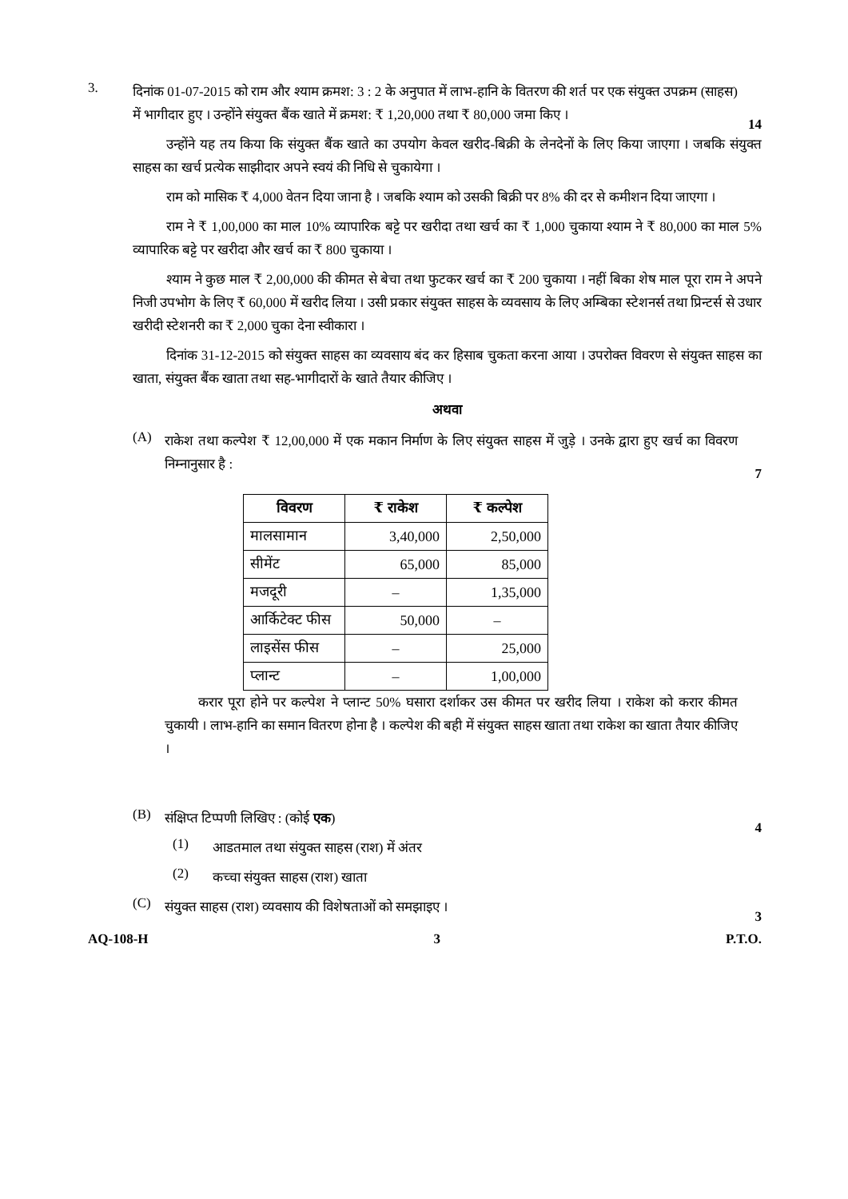3.
दिनांक 01-07-2015 को राम और श्याम क्रमश: 3 : 2 के अनुपात में लाभ-हानि के वितरण की शर्त पर एक संयुक्त उपक्रम (साहस) में भागीदार हुए । उन्होंने संयुक्त बैंक खाते में क्रमश: ₹ 1,20,000 तथा ₹ 80,000 जमा किए ।
14
उन्होंने यह तय किया कि संयुक्त बैंक खाते का उपयोग केवल खरीद-बिक्री के लेनदेनों के लिए किया जाएगा । जबकि संयुक्त साहस का खर्च प्रत्येक साझीदार अपने स्वयं की निधि से चुकायेगा ।
राम को मासिक ₹ 4,000 वेतन दिया जाना है । जबकि श्याम को उसकी बिक्री पर 8% की दर से कमीशन दिया जाएगा ।
राम ने ₹ 1,00,000 का माल 10% व्यापारिक बट्टे पर खरीदा तथा खर्च का ₹ 1,000 चुकाया श्याम ने ₹ 80,000 का माल 5% व्यापारिक बट्टे पर खरीदा और खर्च का ₹ 800 चुकाया ।
श्याम ने कुछ माल ₹ 2,00,000 की कीमत से बेचा तथा फुटकर खर्च का ₹ 200 चुकाया । नहीं बिका शेष माल पूरा राम ने अपने निजी उपभोग के लिए ₹ 60,000 में खरीद लिया । उसी प्रकार संयुक्त साहस के व्यवसाय के लिए अम्बिका स्टेशनर्स तथा प्रिन्टर्स से उधार खरीदी स्टेशनरी का ₹ 2,000 चुका देना स्वीकारा ।
दिनांक 31-12-2015 को संयुक्त साहस का व्यवसाय बंद कर हिसाब चुकता करना आया । उपरोक्त विवरण से संयुक्त साहस का खाता, संयुक्त बैंक खाता तथा सह-भागीदारों के खाते तैयार कीजिए ।
अथवा
(A)
राकेश तथा कल्पेश ₹ 12,00,000 में एक मकान निर्माण के लिए संयुक्त साहस में जुड़े । उनके द्वारा हुए खर्च का विवरण निम्नानुसार है :
7
| विवरण | ₹ राकेश | ₹ कल्पेश |
| --- | --- | --- |
| मालसामान | 3,40,000 | 2,50,000 |
| सीमेंट | 65,000 | 85,000 |
| मजदूरी | – | 1,35,000 |
| आर्किटेक्ट फीस | 50,000 | – |
| लाइसेंस फीस | – | 25,000 |
| प्लान्ट | – | 1,00,000 |
करार पूरा होने पर कल्पेश ने प्लान्ट 50% घसारा दर्शाकर उस कीमत पर खरीद लिया । राकेश को करार कीमत चुकायी । लाभ-हानि का समान वितरण होना है । कल्पेश की बही में संयुक्त साहस खाता तथा राकेश का खाता तैयार कीजिए ।
(B)
संक्षिप्त टिप्पणी लिखिए : (कोई एक)
4
(1)
आडतमाल तथा संयुक्त साहस (राश) में अंतर
(2)
कच्चा संयुक्त साहस (राश) खाता
(C)
संयुक्त साहस (राश) व्यवसाय की विशेषताओं को समझाइए ।
3
AQ-108-H 3 P.T.O.